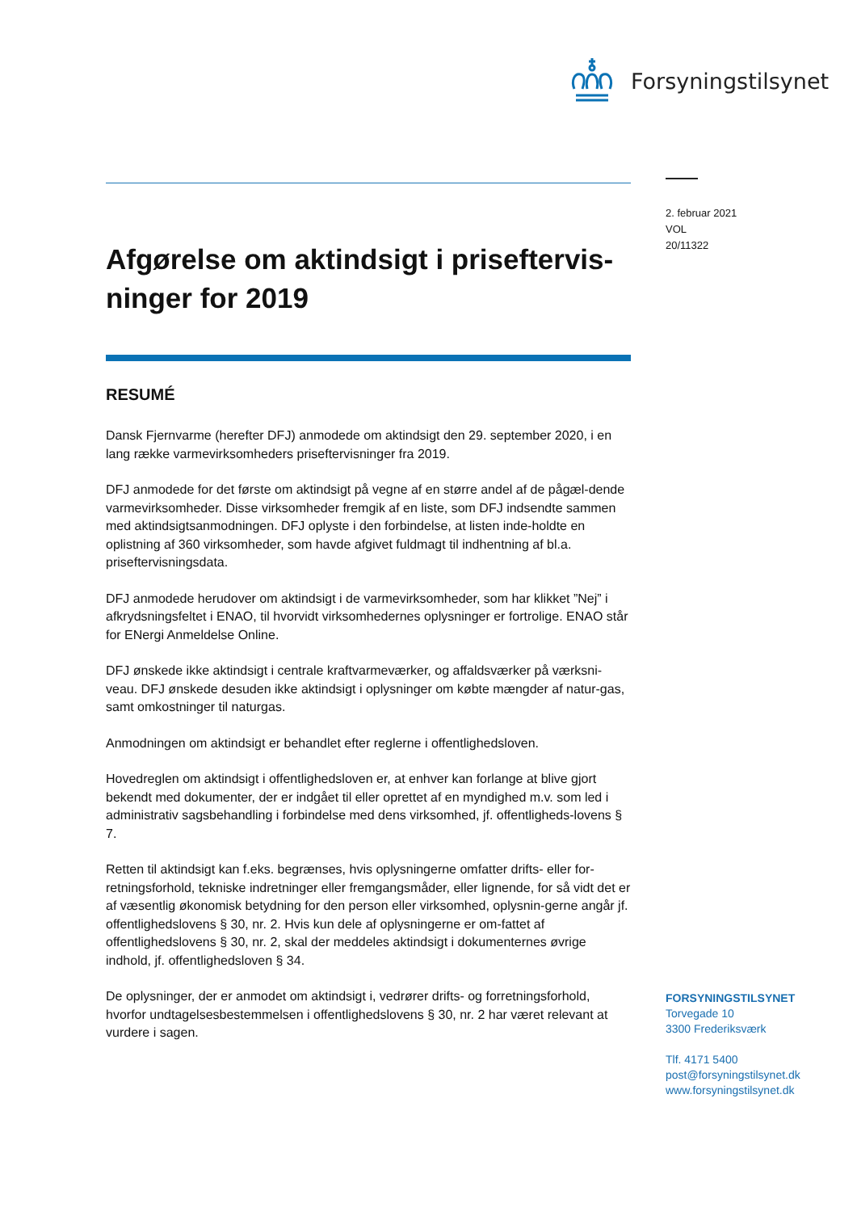Forsyningstilsynet
2. februar 2021
VOL
20/11322
Afgørelse om aktindsigt i priseftervis-ninger for 2019
RESUMÉ
Dansk Fjernvarme (herefter DFJ) anmodede om aktindsigt den 29. september 2020, i en lang række varmevirksomheders priseftervisninger fra 2019.
DFJ anmodede for det første om aktindsigt på vegne af en større andel af de pågæl-dende varmevirksomheder. Disse virksomheder fremgik af en liste, som DFJ indsendte sammen med aktindsigtsanmodningen. DFJ oplyste i den forbindelse, at listen inde-holdte en oplistning af 360 virksomheder, som havde afgivet fuldmagt til indhentning af bl.a. priseftervisningsdata.
DFJ anmodede herudover om aktindsigt i de varmevirksomheder, som har klikket ”Nej” i afkrydsningsfeltet i ENAO, til hvorvidt virksomhedernes oplysninger er fortrolige. ENAO står for ENergi Anmeldelse Online.
DFJ ønskede ikke aktindsigt i centrale kraftvarmeværker, og affaldsværker på værksni-veau. DFJ ønskede desuden ikke aktindsigt i oplysninger om købte mængder af natur-gas, samt omkostninger til naturgas.
Anmodningen om aktindsigt er behandlet efter reglerne i offentlighedsloven.
Hovedreglen om aktindsigt i offentlighedsloven er, at enhver kan forlange at blive gjort bekendt med dokumenter, der er indgået til eller oprettet af en myndighed m.v. som led i administrativ sagsbehandling i forbindelse med dens virksomhed, jf. offentligheds-lovens § 7.
Retten til aktindsigt kan f.eks. begrænses, hvis oplysningerne omfatter drifts- eller for-retningsforhold, tekniske indretninger eller fremgangsmåder, eller lignende, for så vidt det er af væsentlig økonomisk betydning for den person eller virksomhed, oplysnin-gerne angår jf. offentlighedslovens § 30, nr. 2. Hvis kun dele af oplysningerne er om-fattet af offentlighedslovens § 30, nr. 2, skal der meddeles aktindsigt i dokumenternes øvrige indhold, jf. offentlighedsloven § 34.
De oplysninger, der er anmodet om aktindsigt i, vedrører drifts- og forretningsforhold, hvorfor undtagelsesbestemmelsen i offentlighedslovens § 30, nr. 2 har været relevant at vurdere i sagen.
FORSYNINGSTILSYNET
Torvegade 10
3300 Frederiksværk
Tlf. 4171 5400
post@forsyningstilsynet.dk
www.forsyningstilsynet.dk